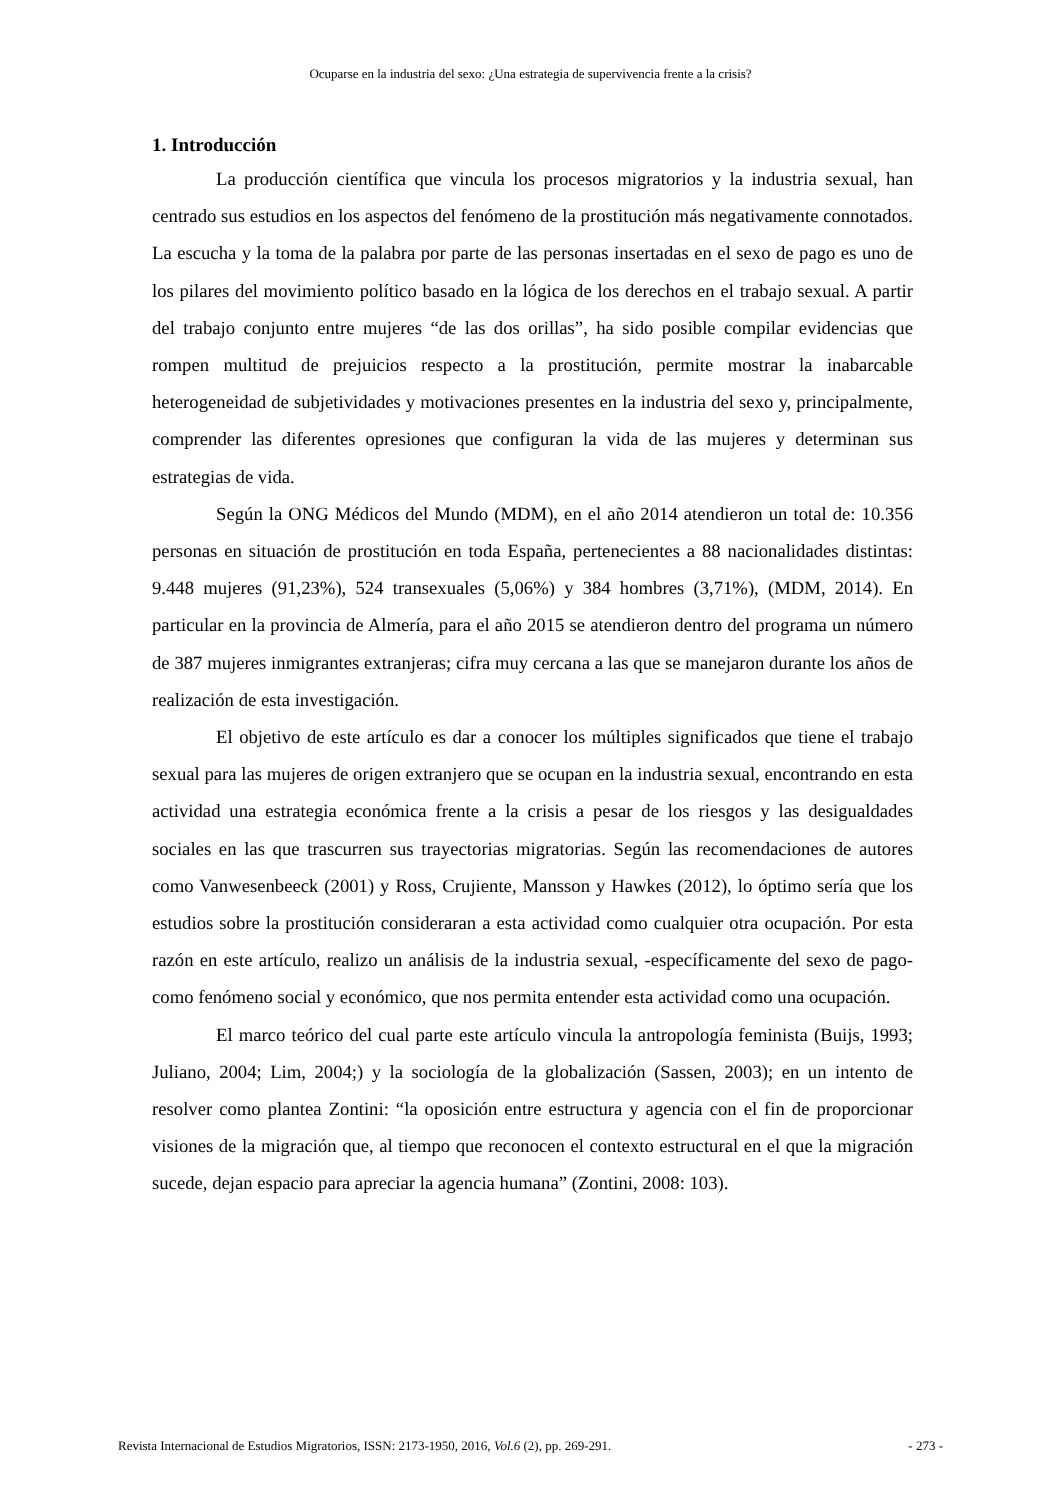Ocuparse en la industria del sexo: ¿Una estrategia de supervivencia frente a la crisis?
1. Introducción
La producción científica que vincula los procesos migratorios y la industria sexual, han centrado sus estudios en los aspectos del fenómeno de la prostitución más negativamente connotados. La escucha y la toma de la palabra por parte de las personas insertadas en el sexo de pago es uno de los pilares del movimiento político basado en la lógica de los derechos en el trabajo sexual. A partir del trabajo conjunto entre mujeres “de las dos orillas”, ha sido posible compilar evidencias que rompen multitud de prejuicios respecto a la prostitución, permite mostrar la inabarcable heterogeneidad de subjetividades y motivaciones presentes en la industria del sexo y, principalmente, comprender las diferentes opresiones que configuran la vida de las mujeres y determinan sus estrategias de vida.
Según la ONG Médicos del Mundo (MDM), en el año 2014 atendieron un total de: 10.356 personas en situación de prostitución en toda España, pertenecientes a 88 nacionalidades distintas: 9.448 mujeres (91,23%), 524 transexuales (5,06%) y 384 hombres (3,71%), (MDM, 2014). En particular en la provincia de Almería, para el año 2015 se atendieron dentro del programa un número de 387 mujeres inmigrantes extranjeras; cifra muy cercana a las que se manejaron durante los años de realización de esta investigación.
El objetivo de este artículo es dar a conocer los múltiples significados que tiene el trabajo sexual para las mujeres de origen extranjero que se ocupan en la industria sexual, encontrando en esta actividad una estrategia económica frente a la crisis a pesar de los riesgos y las desigualdades sociales en las que trascurren sus trayectorias migratorias. Según las recomendaciones de autores como Vanwesenbeeck (2001) y Ross, Crujiente, Mansson y Hawkes (2012), lo óptimo sería que los estudios sobre la prostitución consideraran a esta actividad como cualquier otra ocupación. Por esta razón en este artículo, realizo un análisis de la industria sexual, -específicamente del sexo de pago- como fenómeno social y económico, que nos permita entender esta actividad como una ocupación.
El marco teórico del cual parte este artículo vincula la antropología feminista (Buijs, 1993; Juliano, 2004; Lim, 2004;) y la sociología de la globalización (Sassen, 2003); en un intento de resolver como plantea Zontini: “la oposición entre estructura y agencia con el fin de proporcionar visiones de la migración que, al tiempo que reconocen el contexto estructural en el que la migración sucede, dejan espacio para apreciar la agencia humana” (Zontini, 2008: 103).
Revista Internacional de Estudios Migratorios, ISSN: 2173-1950, 2016, Vol.6 (2), pp. 269-291. - 273 -